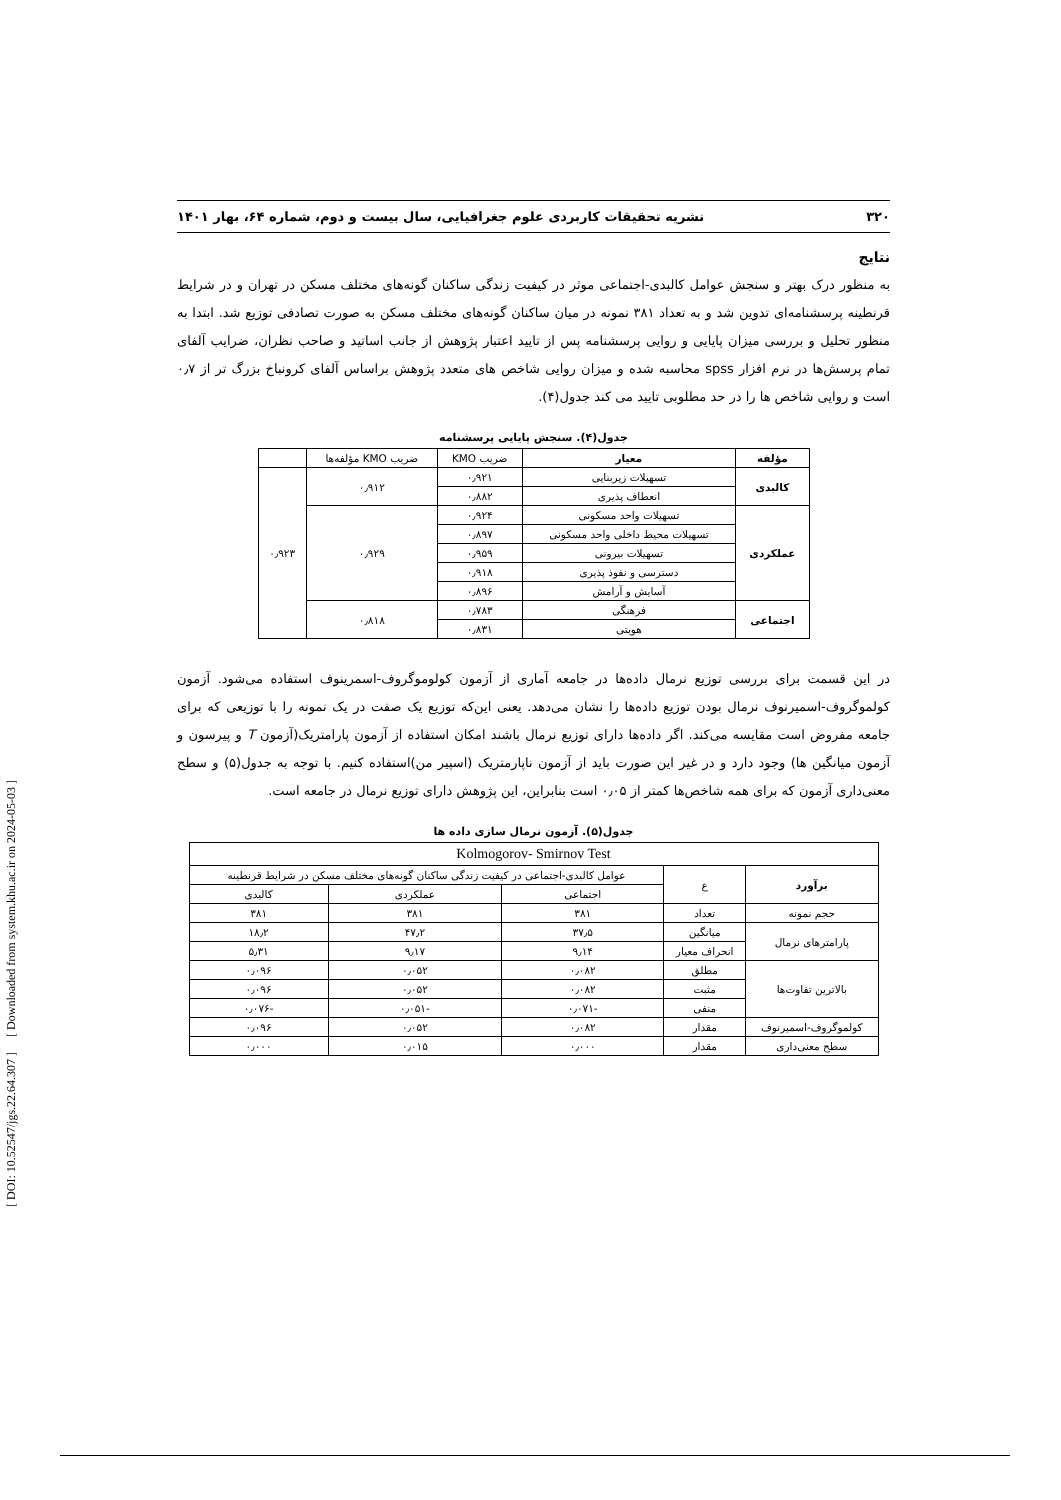[ DOI: 10.52547/jgs.22.64.307 ] [ Downloaded from system.khu.ac.ir on 2024-05-03 ]
۳۲۰ نشریه تحقیقات کاربردی علوم جغرافیایی، سال بیست و دوم، شماره ۶۴، بهار ۱۴۰۱
نتایج
به منظور درک بهتر و سنجش عوامل کالبدی-اجتماعی موثر در کیفیت زندگی ساکنان گونه‌های مختلف مسکن در تهران و در شرایط قرنطینه پرسشنامه‌ای تدوین شد و به تعداد ۳۸۱ نمونه در میان ساکنان گونه‌های مختلف مسکن به صورت تصادفی توزیع شد. ابتدا به منظور تحلیل و بررسی میزان پایایی و روایی پرسشنامه پس از تایید اعتبار پژوهش از جانب اساتید و صاحب نظران، ضرایب آلفای تمام پرسش‌ها در نرم افزار spss محاسبه شده و میزان روایی شاخص های متعدد پژوهش براساس آلفای کرونباخ بزرگ تر از ۰٫۷ است و روایی شاخص ها را در حد مطلوبی تایید می کند جدول(۴).
جدول(۴). سنجش پایایی پرسشنامه
| مؤلفه | معیار | ضریب KMO | ضریب KMO مؤلفه‌ها | |
| --- | --- | --- | --- | --- |
| کالبدی | تسهیلات زیربنایی | ۰٫۹۲۱ | ۰٫۹۱۲ | ۰٫۹۲۳ |
| | انعطاف پذیری | ۰٫۸۸۲ | | |
| عملکردی | تسهیلات واحد مسکونی | ۰٫۹۲۴ | ۰٫۹۲۹ | |
| | تسهیلات محیط داخلی واحد مسکونی | ۰٫۸۹۷ | | |
| | تسهیلات بیرونی | ۰٫۹۵۹ | | |
| | دسترسی و نفوذ پذیری | ۰٫۹۱۸ | | |
| | آسایش و آرامش | ۰٫۸۹۶ | | |
| اجتماعی | فرهنگی | ۰٫۷۸۳ | ۰٫۸۱۸ | |
| | هویتی | ۰٫۸۳۱ | | |
در این قسمت برای بررسی توزیع نرمال داده‌ها در جامعه آماری از آزمون کولوموگروف-اسمرینوف استفاده می‌شود. آزمون کولموگروف-اسمیرنوف نرمال بودن توزیع داده‌ها را نشان می‌دهد. یعنی این‌که توزیع یک صفت در یک نمونه را با توزیعی که برای جامعه مفروض است مقایسه می‌کند. اگر داده‌ها دارای توزیع نرمال باشند امکان استفاده از آزمون پارامتریک(آزمون T و پیرسون و آزمون میانگین ها) وجود دارد و در غیر این صورت باید از آزمون ناپارمتریک (اسپیر من)استفاده کنیم. با توجه به جدول(۵) و سطح معنی‌داری آزمون که برای همه شاخص‌ها کمتر از ۰٫۰۵ است بنابراین، این پژوهش دارای توزیع نرمال در جامعه است.
جدول(۵). آزمون نرمال سازی داده ها
| Kolmogorov- Smirnov Test | | | | |
| برآورد | ع | عوامل کالبدی-اجتماعی در کیفیت زندگی ساکنان گونه‌های مختلف مسکن در شرایط قرنطینه | | |
| | | اجتماعی | عملکردی | کالبدی |
| حجم نمونه | تعداد | ۳۸۱ | ۳۸۱ | ۳۸۱ |
| پارامترهای نرمال | میانگین | ۳۷٫۵ | ۴۷٫۲ | ۱۸٫۲ |
| | انحراف معیار | ۹٫۱۴ | ۹٫۱۷ | ۵٫۳۱ |
| بالاترین تفاوت‌ها | مطلق | ۰٫۰۸۲ | ۰٫۰۵۲ | ۰٫۰۹۶ |
| | مثبت | ۰٫۰۸۲ | ۰٫۰۵۲ | ۰٫۰۹۶ |
| | منفی | -۰٫۰۷۱ | -۰٫۰۵۱ | -۰٫۰۷۶ |
| کولموگروف-اسمیرنوف | مقدار | ۰٫۰۸۲ | ۰٫۰۵۲ | ۰٫۰۹۶ |
| سطح معنی‌داری | مقدار | ۰٫۰۰۰ | ۰٫۰۱۵ | ۰٫۰۰۰ |